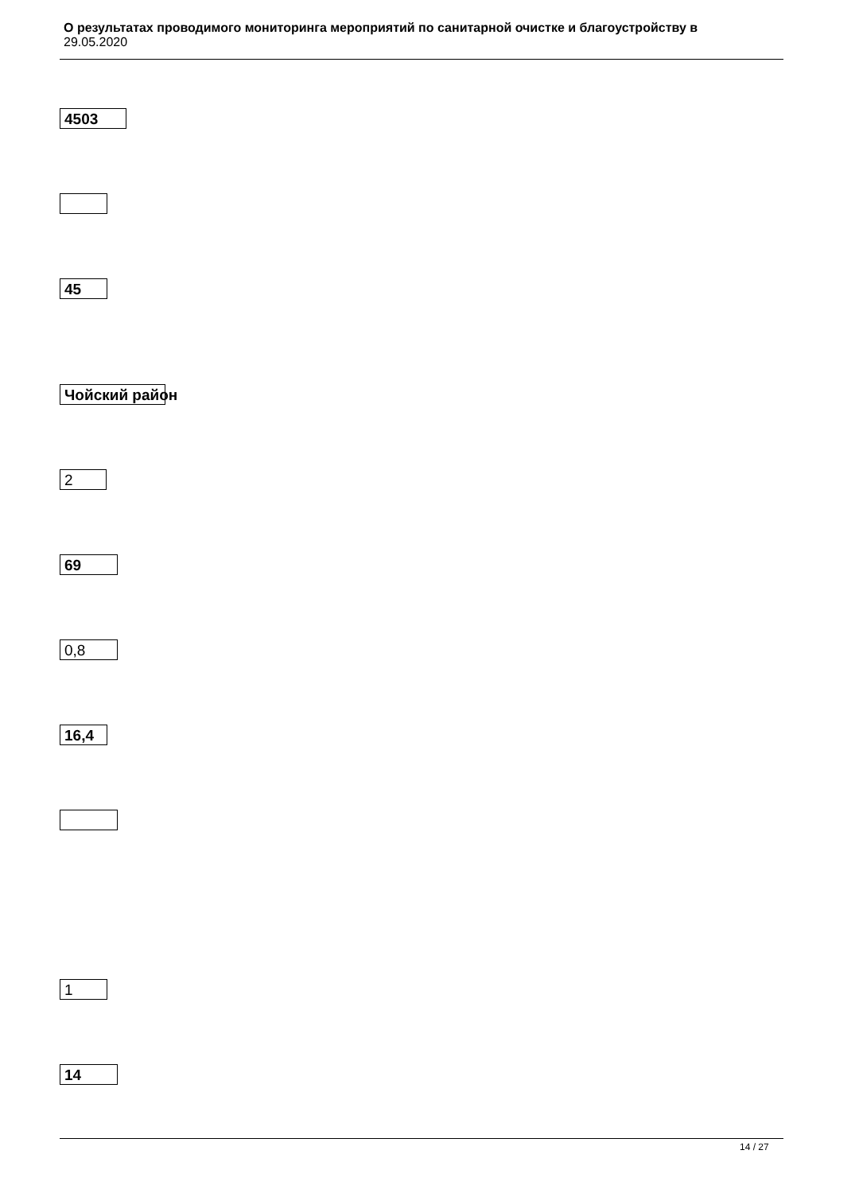О результатах проводимого мониторинга мероприятий по санитарной очистке и благоустройству в
29.05.2020
4503
45
Чойский район
2
69
0,8
16,4
1
14
14 / 27